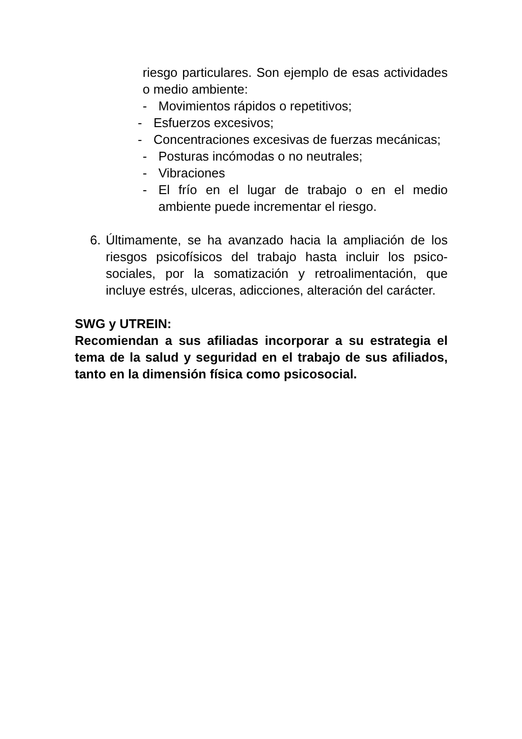riesgo particulares. Son ejemplo de esas actividades o medio ambiente:
- Movimientos rápidos o repetitivos;
- Esfuerzos excesivos;
- Concentraciones excesivas de fuerzas mecánicas;
- Posturas incómodas o no neutrales;
- Vibraciones
- El frío en el lugar de trabajo o en el medio ambiente puede incrementar el riesgo.
6. Últimamente, se ha avanzado hacia la ampliación de los riesgos psicofísicos del trabajo hasta incluir los psico-sociales, por la somatización y retroalimentación, que incluye estrés, ulceras, adicciones, alteración del carácter.
SWG y UTREIN:
Recomiendan a sus afiliadas incorporar a su estrategia el tema de la salud y seguridad en el trabajo de sus afiliados, tanto en la dimensión física como psicosocial.